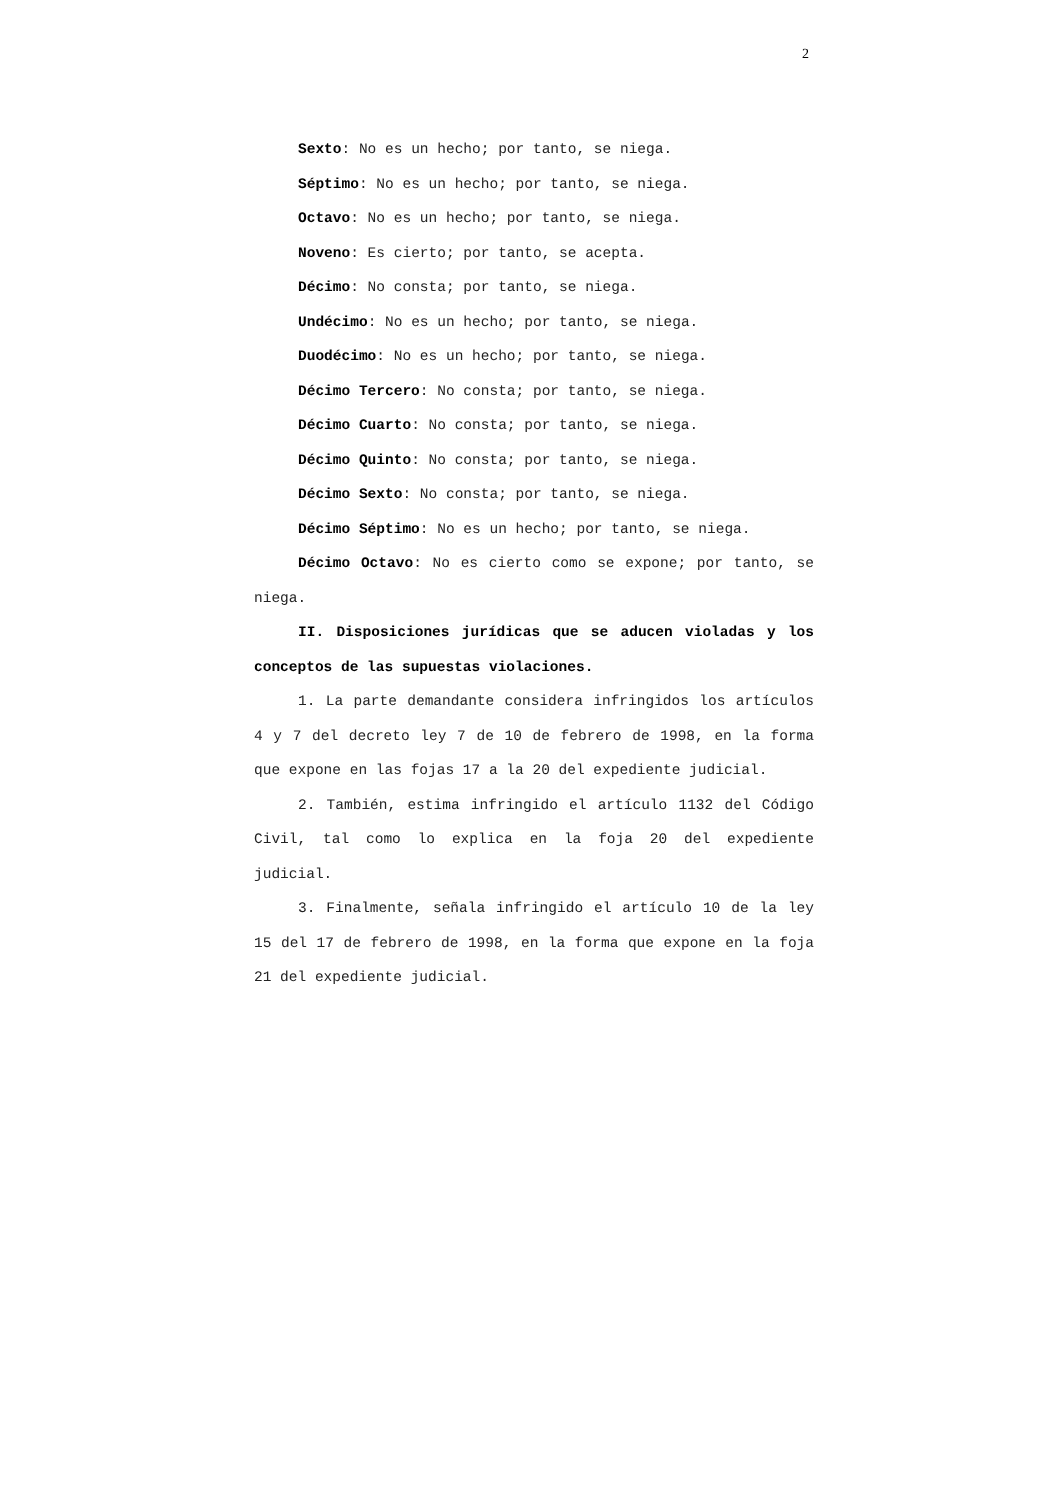2
Sexto: No es un hecho; por tanto, se niega.
Séptimo: No es un hecho; por tanto, se niega.
Octavo: No es un hecho; por tanto, se niega.
Noveno: Es cierto; por tanto, se acepta.
Décimo: No consta; por tanto, se niega.
Undécimo: No es un hecho; por tanto, se niega.
Duodécimo: No es un hecho; por tanto, se niega.
Décimo Tercero: No consta; por tanto, se niega.
Décimo Cuarto: No consta; por tanto, se niega.
Décimo Quinto: No consta; por tanto, se niega.
Décimo Sexto: No consta; por tanto, se niega.
Décimo Séptimo: No es un hecho; por tanto, se niega.
Décimo Octavo: No es cierto como se expone; por tanto, se niega.
II. Disposiciones jurídicas que se aducen violadas y los conceptos de las supuestas violaciones.
1. La parte demandante considera infringidos los artículos 4 y 7 del decreto ley 7 de 10 de febrero de 1998, en la forma que expone en las fojas 17 a la 20 del expediente judicial.
2. También, estima infringido el artículo 1132 del Código Civil, tal como lo explica en la foja 20 del expediente judicial.
3. Finalmente, señala infringido el artículo 10 de la ley 15 del 17 de febrero de 1998, en la forma que expone en la foja 21 del expediente judicial.